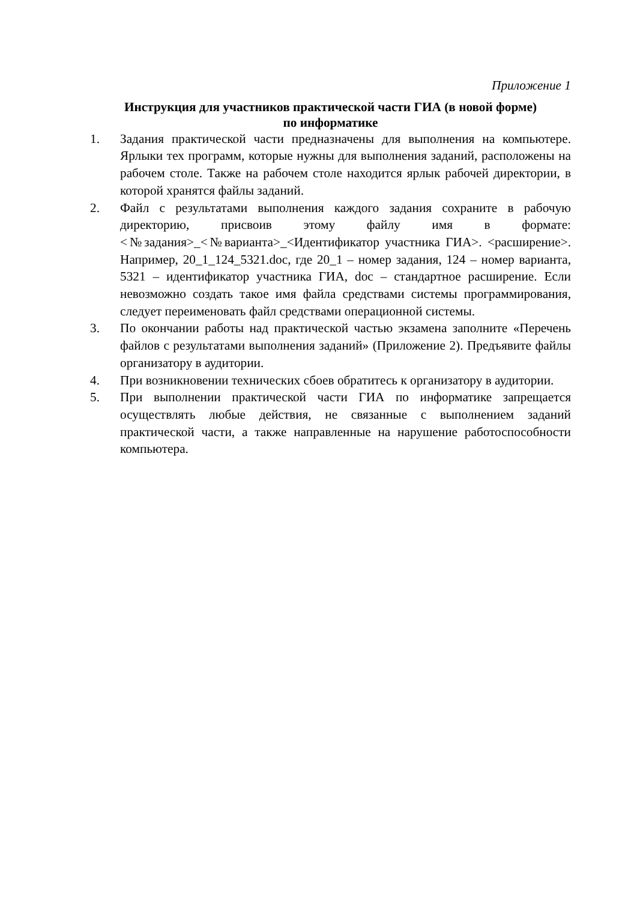Приложение 1
Инструкция для участников практической части ГИА (в новой форме)
по информатике
1. Задания практической части предназначены для выполнения на компьютере. Ярлыки тех программ, которые нужны для выполнения заданий, расположены на рабочем столе. Также на рабочем столе находится ярлык рабочей директории, в которой хранятся файлы заданий.
2. Файл с результатами выполнения каждого задания сохраните в рабочую директорию, присвоив этому файлу имя в формате: <№задания>_<№варианта>_<Идентификатор участника ГИА>. <расширение>. Например, 20_1_124_5321.doc, где 20_1 – номер задания, 124 – номер варианта, 5321 – идентификатор участника ГИА, doc – стандартное расширение. Если невозможно создать такое имя файла средствами системы программирования, следует переименовать файл средствами операционной системы.
3. По окончании работы над практической частью экзамена заполните «Перечень файлов с результатами выполнения заданий» (Приложение 2). Предъявите файлы организатору в аудитории.
4. При возникновении технических сбоев обратитесь к организатору в аудитории.
5. При выполнении практической части ГИА по информатике запрещается осуществлять любые действия, не связанные с выполнением заданий практической части, а также направленные на нарушение работоспособности компьютера.